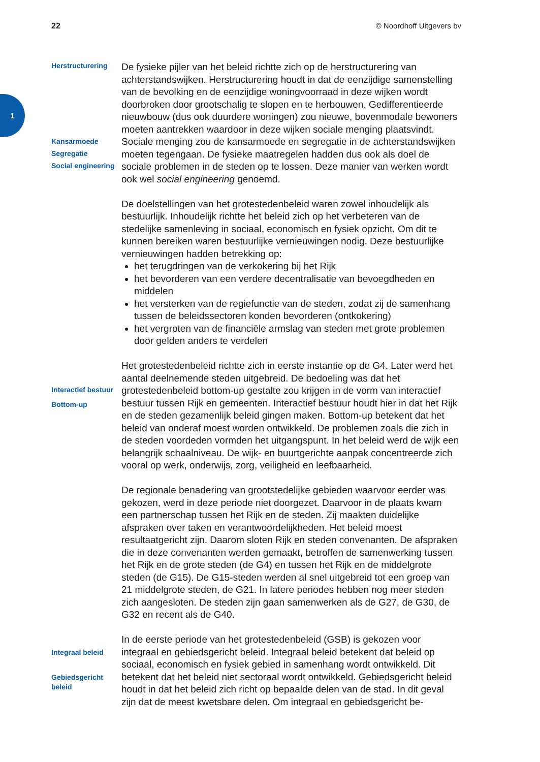22 © Noordhoff Uitgevers bv
1
Herstructurering
Kansarmoede
Segregatie
Social engineering
De fysieke pijler van het beleid richtte zich op de herstructurering van achterstandswijken. Herstructurering houdt in dat de eenzijdige samenstelling van de bevolking en de eenzijdige woningvoorraad in deze wijken wordt doorbroken door grootschalig te slopen en te herbouwen. Gedifferentieerde nieuwbouw (dus ook duurdere woningen) zou nieuwe, bovenmodale bewoners moeten aantrekken waardoor in deze wijken sociale menging plaatsvindt. Sociale menging zou de kansarmoede en segregatie in de achterstandswijken moeten tegengaan. De fysieke maatregelen hadden dus ook als doel de sociale problemen in de steden op te lossen. Deze manier van werken wordt ook wel social engineering genoemd.
De doelstellingen van het grotestedenbeleid waren zowel inhoudelijk als bestuurlijk. Inhoudelijk richtte het beleid zich op het verbeteren van de stedelijke samenleving in sociaal, economisch en fysiek opzicht. Om dit te kunnen bereiken waren bestuurlijke vernieuwingen nodig. Deze bestuurlijke vernieuwingen hadden betrekking op:
het terugdringen van de verkokering bij het Rijk
het bevorderen van een verdere decentralisatie van bevoegdheden en middelen
het versterken van de regiefunctie van de steden, zodat zij de samenhang tussen de beleidssectoren konden bevorderen (ontkokering)
het vergroten van de financiële armslag van steden met grote problemen door gelden anders te verdelen
Interactief bestuur
Bottom-up
Het grotestedenbeleid richtte zich in eerste instantie op de G4. Later werd het aantal deelnemende steden uitgebreid. De bedoeling was dat het grotestedenbeleid bottom-up gestalte zou krijgen in de vorm van interactief bestuur tussen Rijk en gemeenten. Interactief bestuur houdt hier in dat het Rijk en de steden gezamenlijk beleid gingen maken. Bottom-up betekent dat het beleid van onderaf moest worden ontwikkeld. De problemen zoals die zich in de steden voordeden vormden het uitgangspunt. In het beleid werd de wijk een belangrijk schaalniveau. De wijk- en buurtgerichte aanpak concentreerde zich vooral op werk, onderwijs, zorg, veiligheid en leefbaarheid.
De regionale benadering van grootstedelijke gebieden waarvoor eerder was gekozen, werd in deze periode niet doorgezet. Daarvoor in de plaats kwam een partnerschap tussen het Rijk en de steden. Zij maakten duidelijke afspraken over taken en verantwoordelijkheden. Het beleid moest resultaatgericht zijn. Daarom sloten Rijk en steden convenanten. De afspraken die in deze convenanten werden gemaakt, betroffen de samenwerking tussen het Rijk en de grote steden (de G4) en tussen het Rijk en de middelgrote steden (de G15). De G15-steden werden al snel uitgebreid tot een groep van 21 middelgrote steden, de G21. In latere periodes hebben nog meer steden zich aangesloten. De steden zijn gaan samenwerken als de G27, de G30, de G32 en recent als de G40.
Integraal beleid
Gebiedsgericht beleid
In de eerste periode van het grotestedenbeleid (GSB) is gekozen voor integraal en gebiedsgericht beleid. Integraal beleid betekent dat beleid op sociaal, economisch en fysiek gebied in samenhang wordt ontwikkeld. Dit betekent dat het beleid niet sectoraal wordt ontwikkeld. Gebiedsgericht beleid houdt in dat het beleid zich richt op bepaalde delen van de stad. In dit geval zijn dat de meest kwetsbare delen. Om integraal en gebiedsgericht be-